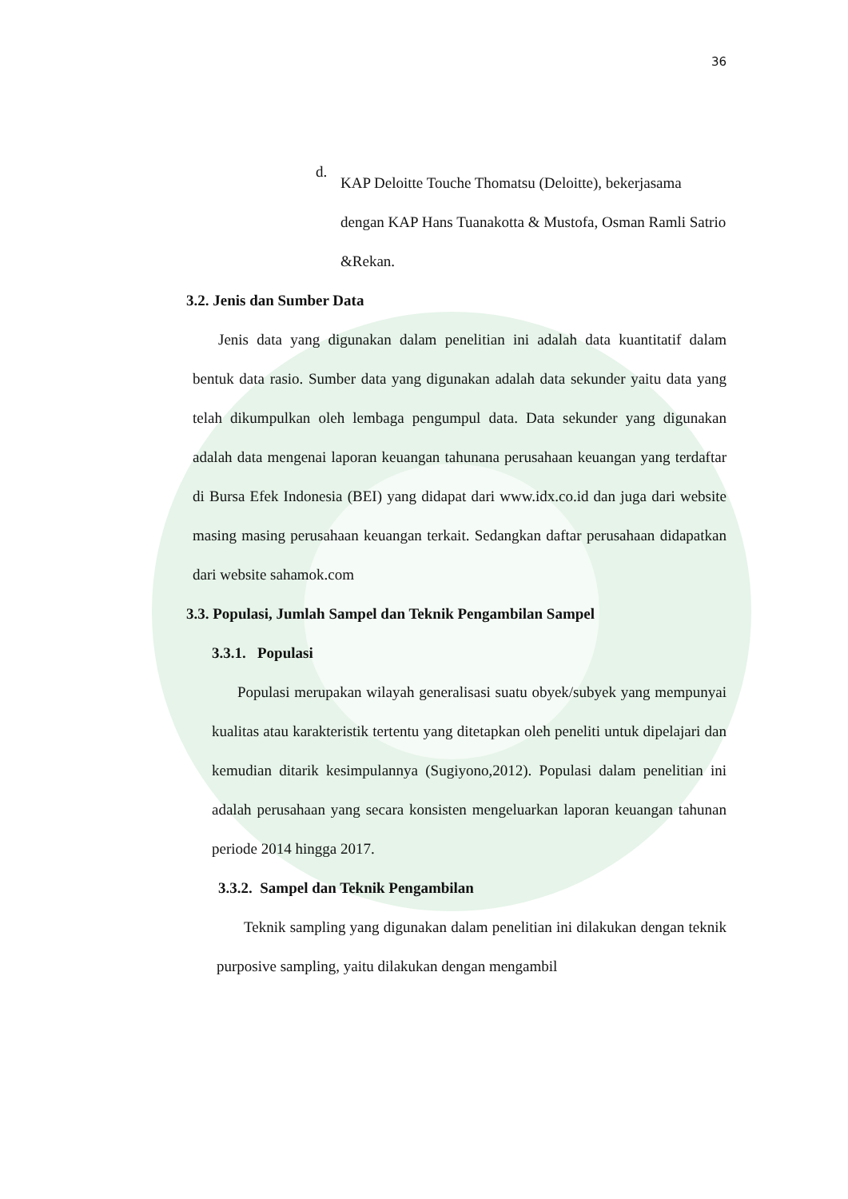36
d.
KAP Deloitte Touche Thomatsu (Deloitte), bekerjasama dengan KAP Hans Tuanakotta & Mustofa, Osman Ramli Satrio &Rekan.
3.2. Jenis dan Sumber Data
Jenis data yang digunakan dalam penelitian ini adalah data kuantitatif dalam bentuk data rasio. Sumber data yang digunakan adalah data sekunder yaitu data yang telah dikumpulkan oleh lembaga pengumpul data. Data sekunder yang digunakan adalah data mengenai laporan keuangan tahunana perusahaan keuangan yang terdaftar di Bursa Efek Indonesia (BEI) yang didapat dari www.idx.co.id dan juga dari website masing masing perusahaan keuangan terkait. Sedangkan daftar perusahaan didapatkan dari website sahamok.com
3.3. Populasi, Jumlah Sampel dan Teknik Pengambilan Sampel
3.3.1. Populasi
Populasi merupakan wilayah generalisasi suatu obyek/subyek yang mempunyai kualitas atau karakteristik tertentu yang ditetapkan oleh peneliti untuk dipelajari dan kemudian ditarik kesimpulannya (Sugiyono,2012). Populasi dalam penelitian ini adalah perusahaan yang secara konsisten mengeluarkan laporan keuangan tahunan periode 2014 hingga 2017.
3.3.2. Sampel dan Teknik Pengambilan
Teknik sampling yang digunakan dalam penelitian ini dilakukan dengan teknik purposive sampling, yaitu dilakukan dengan mengambil